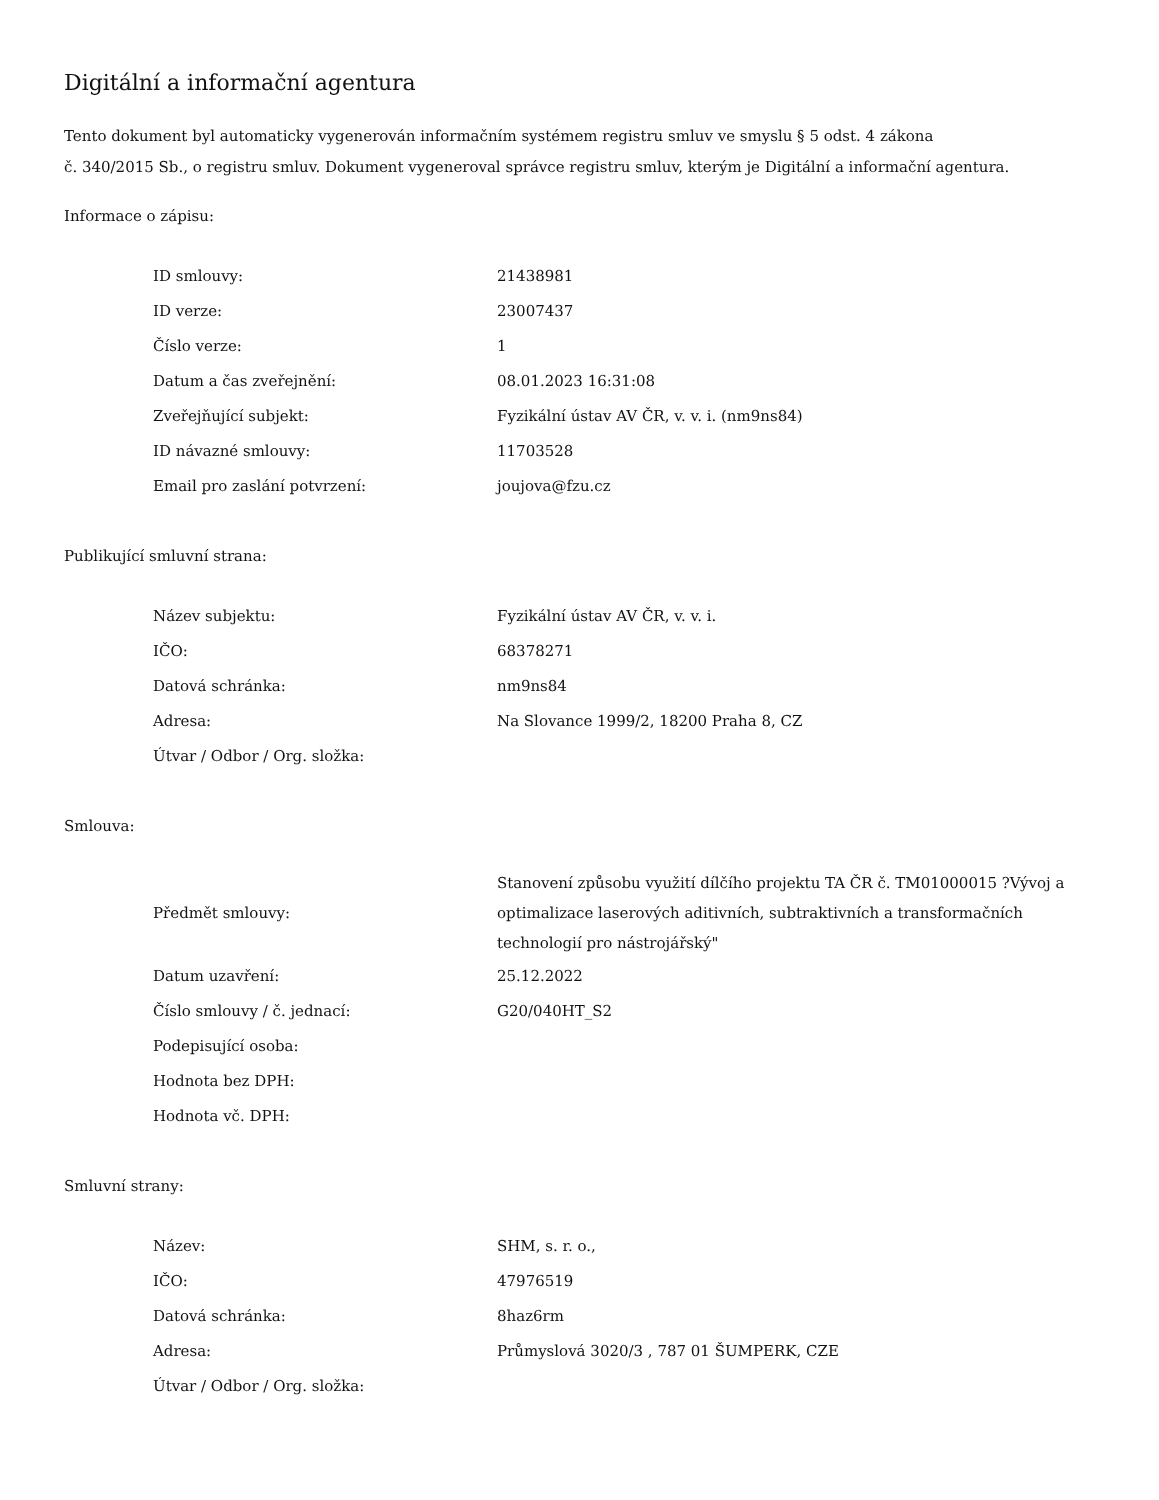Digitální a informační agentura
Tento dokument byl automaticky vygenerován informačním systémem registru smluv ve smyslu § 5 odst. 4 zákona
č. 340/2015 Sb., o registru smluv. Dokument vygeneroval správce registru smluv, kterým je Digitální a informační agentura.
Informace o zápisu:
| ID smlouvy: | 21438981 |
| ID verze: | 23007437 |
| Číslo verze: | 1 |
| Datum a čas zveřejnění: | 08.01.2023 16:31:08 |
| Zveřejňující subjekt: | Fyzikální ústav AV ČR, v. v. i. (nm9ns84) |
| ID návazné smlouvy: | 11703528 |
| Email pro zaslání potvrzení: | joujova@fzu.cz |
Publikující smluvní strana:
| Název subjektu: | Fyzikální ústav AV ČR, v. v. i. |
| IČO: | 68378271 |
| Datová schránka: | nm9ns84 |
| Adresa: | Na Slovance 1999/2, 18200 Praha 8, CZ |
| Útvar / Odbor / Org. složka: | |
Smlouva:
| Předmět smlouvy: | Stanovení způsobu využití dílčího projektu TA ČR č. TM01000015 ?Vývoj a optimalizace laserových aditivních, subtraktivních a transformačních technologií pro nástrojářský" |
| Datum uzavření: | 25.12.2022 |
| Číslo smlouvy / č. jednací: | G20/040HT_S2 |
| Podepisující osoba: | |
| Hodnota bez DPH: | |
| Hodnota vč. DPH: | |
Smluvní strany:
| Název: | SHM, s. r. o., |
| IČO: | 47976519 |
| Datová schránka: | 8haz6rm |
| Adresa: | Průmyslová 3020/3 , 787 01 ŠUMPERK, CZE |
| Útvar / Odbor / Org. složka: | |